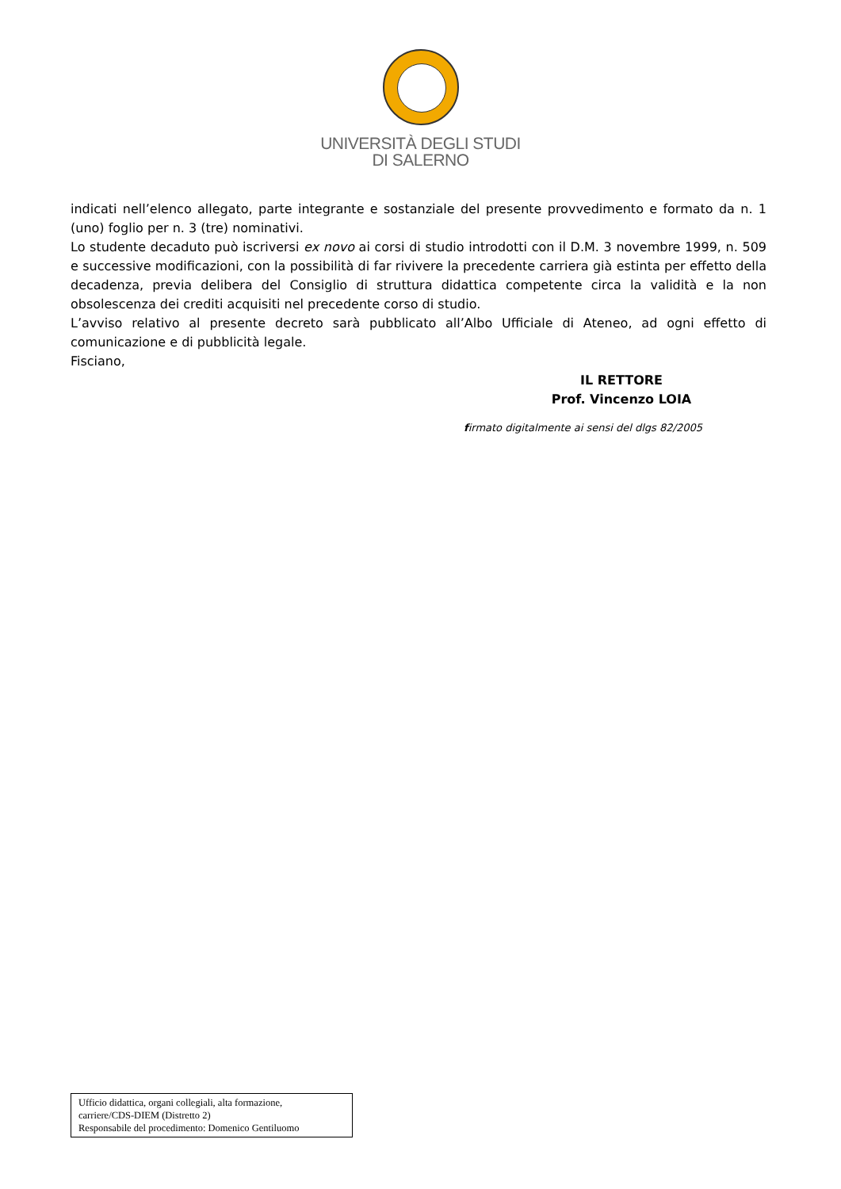UNIVERSITÀ DEGLI STUDI
DI SALERNO
indicati nell’elenco allegato, parte integrante e sostanziale del presente provvedimento e formato da n. 1 (uno) foglio per n. 3 (tre) nominativi.
Lo studente decaduto può iscriversi ex novo ai corsi di studio introdotti con il D.M. 3 novembre 1999, n. 509 e successive modificazioni, con la possibilità di far rivivere la precedente carriera già estinta per effetto della decadenza, previa delibera del Consiglio di struttura didattica competente circa la validità e la non obsolescenza dei crediti acquisiti nel precedente corso di studio.
L’avviso relativo al presente decreto sarà pubblicato all’Albo Ufficiale di Ateneo, ad ogni effetto di comunicazione e di pubblicità legale.
Fisciano,
IL RETTORE
Prof. Vincenzo LOIA
firmato digitalmente ai sensi del dlgs 82/2005
Ufficio didattica, organi collegiali, alta formazione,
carriere/CDS-DIEM (Distretto 2)
Responsabile del procedimento: Domenico Gentiluomo